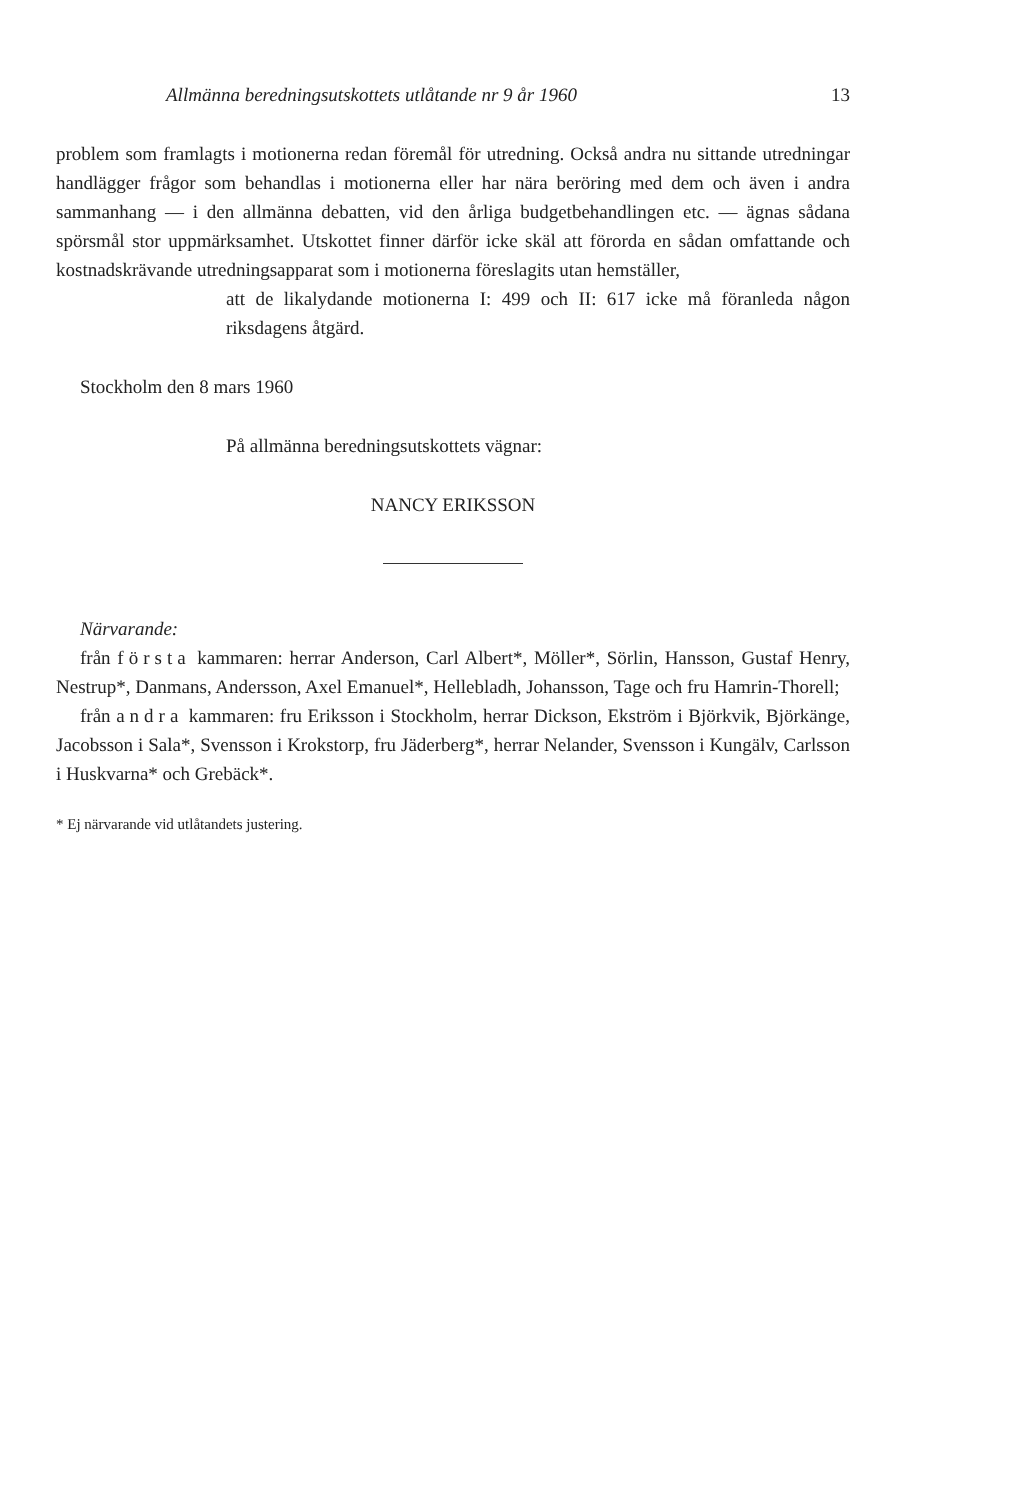Allmänna beredningsutskottets utlåtande nr 9 år 1960 13
problem som framlagts i motionerna redan föremål för utredning. Också andra nu sittande utredningar handlägger frågor som behandlas i motionerna eller har nära beröring med dem och även i andra sammanhang — i den allmänna debatten, vid den årliga budgetbehandlingen etc. — ägnas sådana spörsmål stor uppmärksamhet. Utskottet finner därför icke skäl att förorda en sådan omfattande och kostnadskrävande utredningsapparat som i motionerna föreslagits utan hemställer,
att de likalydande motionerna I: 499 och II: 617 icke må föranleda någon riksdagens åtgärd.
Stockholm den 8 mars 1960
På allmänna beredningsutskottets vägnar:
NANCY ERIKSSON
Närvarande:
från första kammaren: herrar Anderson, Carl Albert*, Möller*, Sörlin, Hansson, Gustaf Henry, Nestrup*, Danmans, Andersson, Axel Emanuel*, Hellebladh, Johansson, Tage och fru Hamrin-Thorell;
från andra kammaren: fru Eriksson i Stockholm, herrar Dickson, Ekström i Björkvik, Björkänge, Jacobsson i Sala*, Svensson i Krokstorp, fru Jäderberg*, herrar Nelander, Svensson i Kungälv, Carlsson i Huskvarna* och Grebäck*.
* Ej närvarande vid utlåtandets justering.